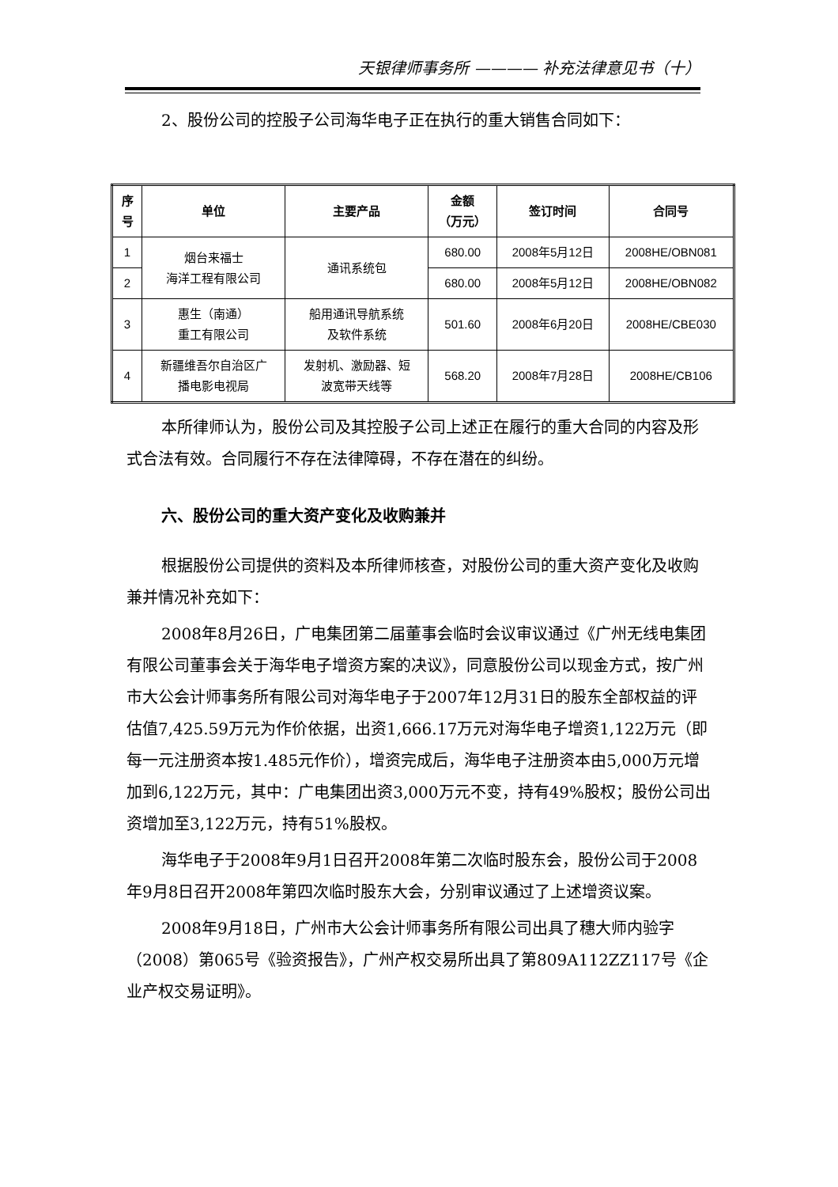天银律师事务所 ———— 补充法律意见书（十）
2、股份公司的控股子公司海华电子正在执行的重大销售合同如下：
| 序号 | 单位 | 主要产品 | 金额 （万元） | 签订时间 | 合同号 |
| --- | --- | --- | --- | --- | --- |
| 1 | 烟台来福士 海洋工程有限公司 | 通讯系统包 | 680.00 | 2008年5月12日 | 2008HE/OBN081 |
| 2 | | | 680.00 | 2008年5月12日 | 2008HE/OBN082 |
| 3 | 惠生（南通） 重工有限公司 | 船用通讯导航系统 及软件系统 | 501.60 | 2008年6月20日 | 2008HE/CBE030 |
| 4 | 新疆维吾尔自治区广 播电影电视局 | 发射机、激励器、短 波宽带天线等 | 568.20 | 2008年7月28日 | 2008HE/CB106 |
本所律师认为，股份公司及其控股子公司上述正在履行的重大合同的内容及形式合法有效。合同履行不存在法律障碍，不存在潜在的纠纷。
六、股份公司的重大资产变化及收购兼并
根据股份公司提供的资料及本所律师核查，对股份公司的重大资产变化及收购兼并情况补充如下：
2008年8月26日，广电集团第二届董事会临时会议审议通过《广州无线电集团有限公司董事会关于海华电子增资方案的决议》，同意股份公司以现金方式，按广州市大公会计师事务所有限公司对海华电子于2007年12月31日的股东全部权益的评估值7,425.59万元为作价依据，出资1,666.17万元对海华电子增资1,122万元（即每一元注册资本按1.485元作价），增资完成后，海华电子注册资本由5,000万元增加到6,122万元，其中：广电集团出资3,000万元不变，持有49%股权；股份公司出资增加至3,122万元，持有51%股权。
海华电子于2008年9月1日召开2008年第二次临时股东会，股份公司于2008年9月8日召开2008年第四次临时股东大会，分别审议通过了上述增资议案。
2008年9月18日，广州市大公会计师事务所有限公司出具了穗大师内验字（2008）第065号《验资报告》，广州产权交易所出具了第809A112ZZ117号《企业产权交易证明》。